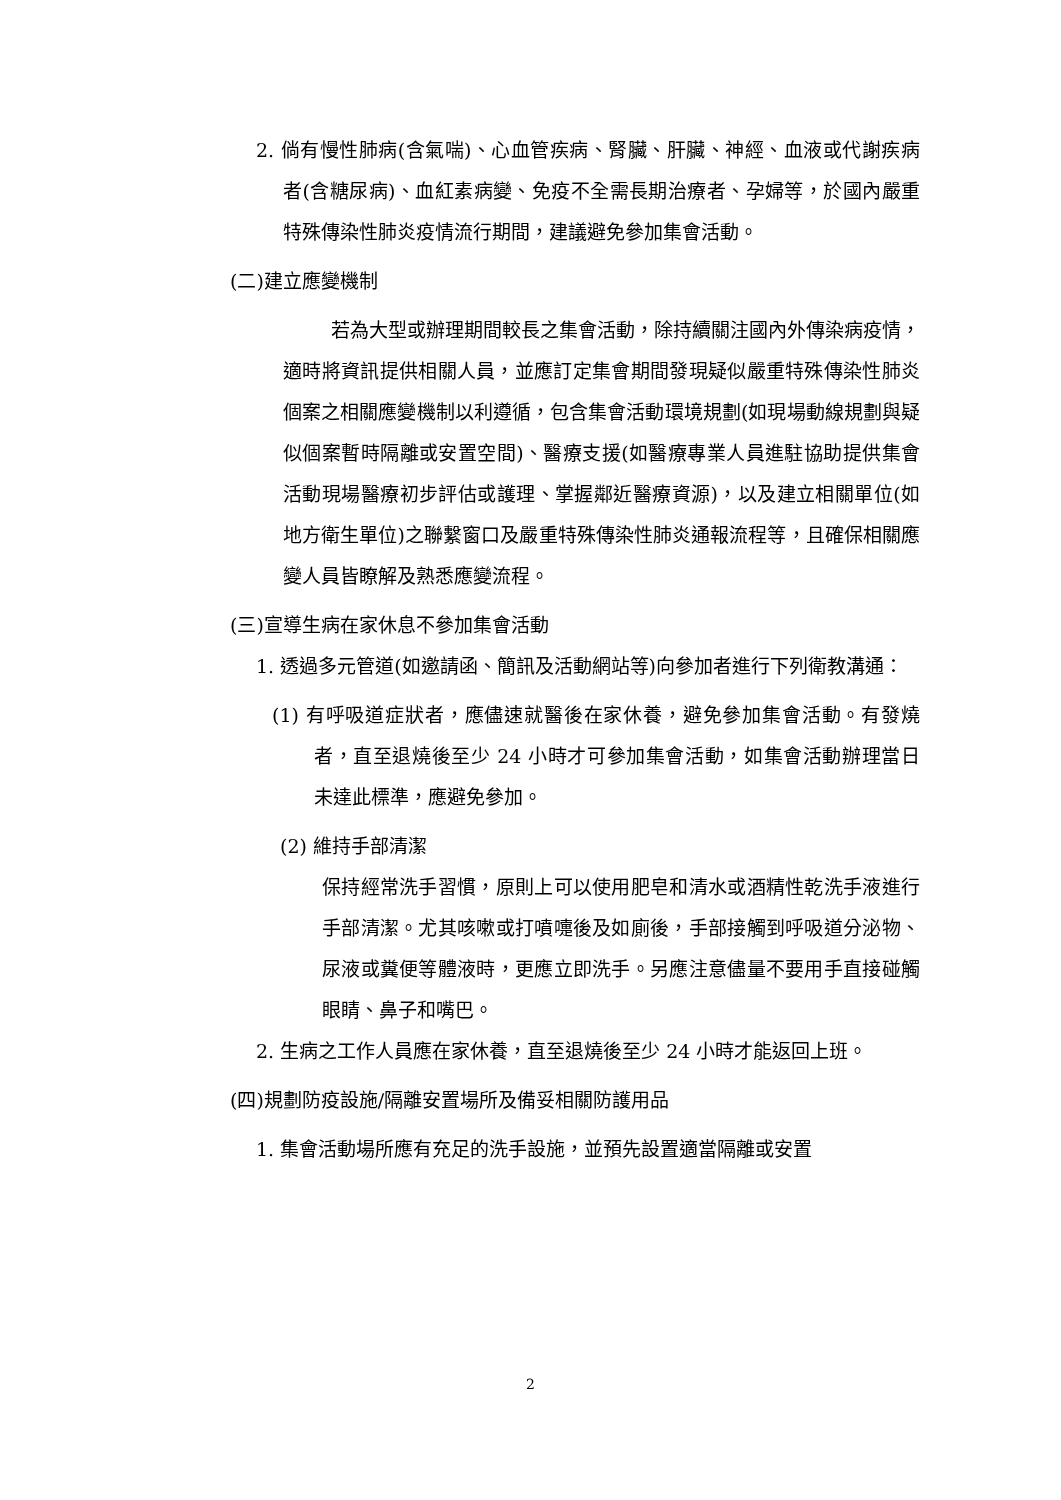2. 倘有慢性肺病(含氣喘)、心血管疾病、腎臟、肝臟、神經、血液或代謝疾病者(含糖尿病)、血紅素病變、免疫不全需長期治療者、孕婦等，於國內嚴重特殊傳染性肺炎疫情流行期間，建議避免參加集會活動。
(二)建立應變機制
若為大型或辦理期間較長之集會活動，除持續關注國內外傳染病疫情，適時將資訊提供相關人員，並應訂定集會期間發現疑似嚴重特殊傳染性肺炎個案之相關應變機制以利遵循，包含集會活動環境規劃(如現場動線規劃與疑似個案暫時隔離或安置空間)、醫療支援(如醫療專業人員進駐協助提供集會活動現場醫療初步評估或護理、掌握鄰近醫療資源)，以及建立相關單位(如地方衛生單位)之聯繫窗口及嚴重特殊傳染性肺炎通報流程等，且確保相關應變人員皆瞭解及熟悉應變流程。
(三)宣導生病在家休息不參加集會活動
1. 透過多元管道(如邀請函、簡訊及活動網站等)向參加者進行下列衛教溝通：
(1) 有呼吸道症狀者，應儘速就醫後在家休養，避免參加集會活動。有發燒者，直至退燒後至少 24 小時才可參加集會活動，如集會活動辦理當日未達此標準，應避免參加。
(2) 維持手部清潔
保持經常洗手習慣，原則上可以使用肥皂和清水或酒精性乾洗手液進行手部清潔。尤其咳嗽或打噴嚏後及如廁後，手部接觸到呼吸道分泌物、尿液或糞便等體液時，更應立即洗手。另應注意儘量不要用手直接碰觸眼睛、鼻子和嘴巴。
2. 生病之工作人員應在家休養，直至退燒後至少 24 小時才能返回上班。
(四)規劃防疫設施/隔離安置場所及備妥相關防護用品
1. 集會活動場所應有充足的洗手設施，並預先設置適當隔離或安置
2